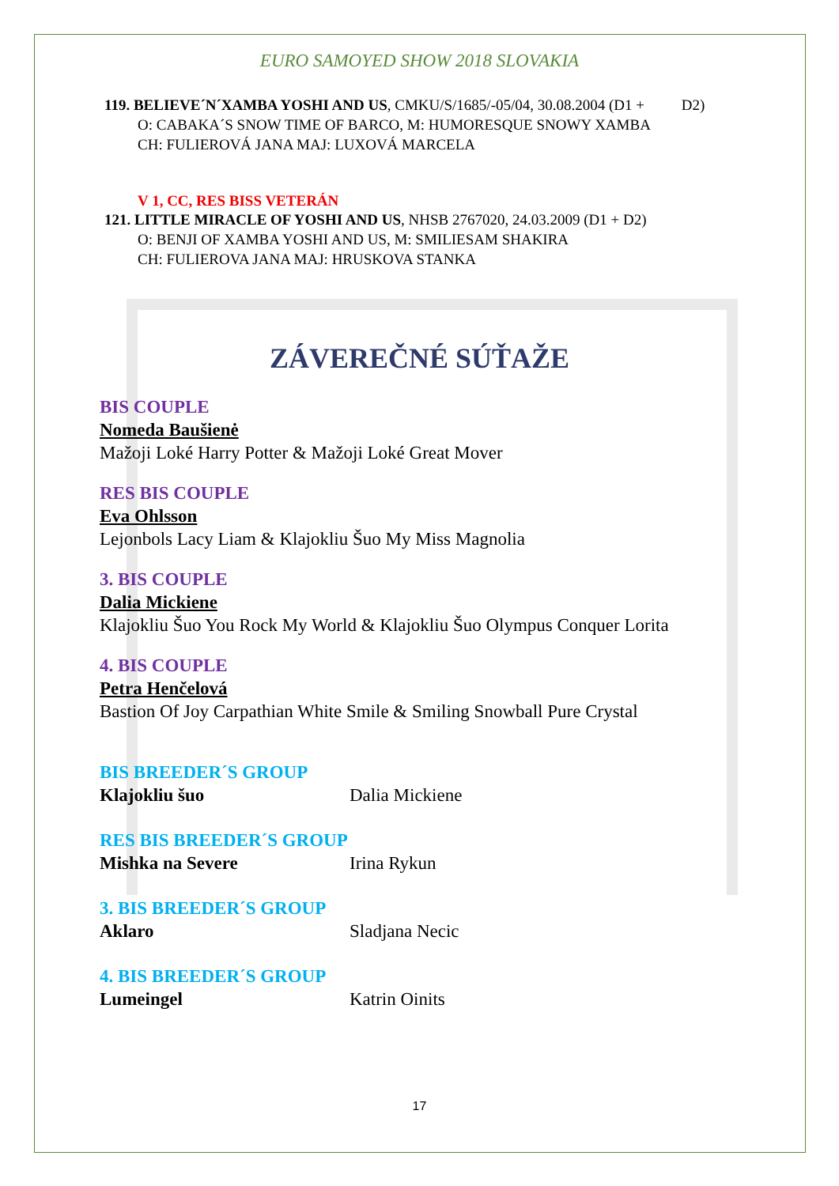EURO SAMOYED SHOW 2018 SLOVAKIA
119. BELIEVE´N´XAMBA YOSHI AND US, CMKU/S/1685/-05/04, 30.08.2004 (D1 + D2)
O: CABAKA´S SNOW TIME OF BARCO, M: HUMORESQUE SNOWY XAMBA
CH: FULIEROVÁ JANA MAJ: LUXOVÁ MARCELA
V 1, CC, RES BISS VETERÁN
121. LITTLE MIRACLE OF YOSHI AND US, NHSB 2767020, 24.03.2009 (D1 + D2)
O: BENJI OF XAMBA YOSHI AND US, M: SMILIESAM SHAKIRA
CH: FULIEROVA JANA MAJ: HRUSKOVA STANKA
ZÁVEREČNÉ SÚŤAŽE
BIS COUPLE
Nomeda Baušienė
Mažoji Loké Harry Potter & Mažoji Loké Great Mover
RES BIS COUPLE
Eva Ohlsson
Lejonbols Lacy Liam & Klajokliu Šuo My Miss Magnolia
3. BIS COUPLE
Dalia Mickiene
Klajokliu Šuo You Rock My World & Klajokliu Šuo Olympus Conquer Lorita
4. BIS COUPLE
Petra Henčelová
Bastion Of Joy Carpathian White Smile & Smiling Snowball Pure Crystal
BIS BREEDER´S GROUP
Klajokliu šuo Dalia Mickiene
RES BIS BREEDER´S GROUP
Mishka na Severe Irina Rykun
3. BIS BREEDER´S GROUP
Aklaro Sladjana Necic
4. BIS BREEDER´S GROUP
Lumeingel Katrin Oinits
17